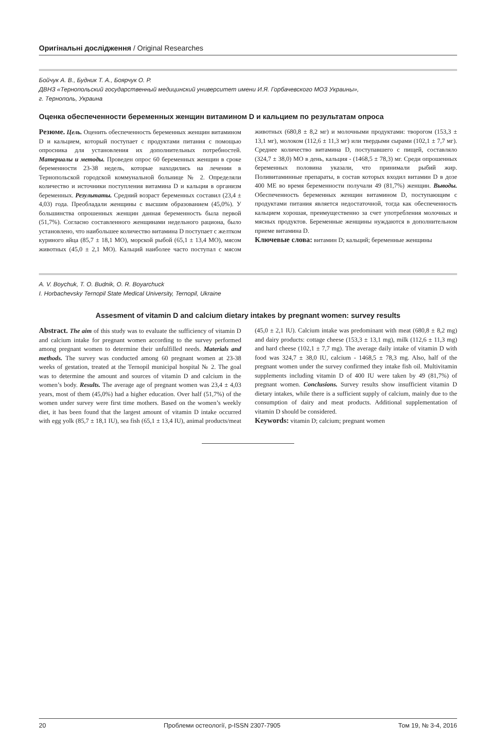Оригінальні дослідження / Original Researches
Бойчук А. В., Будник Т. А., Боярчук О. Р.
ДВНЗ «Тернопольский государственный медицинский университет имени И.Я. Горбачевского МОЗ Украины»,
г. Тернополь, Украина
Оценка обеспеченности беременных женщин витамином D и кальцием по результатам опроса
Резюме. Цель. Оценить обеспеченность беременных женщин витамином D и кальцием, который поступает с продуктами питания с помощью опросника для установления их дополнительных потребностей. Материалы и методы. Проведен опрос 60 беременных женщин в сроке беременности 23-38 недель, которые находились на лечении в Тернопольской городской коммунальной больнице № 2. Определяли количество и источники поступления витамина D и кальция в организм беременных. Результаты. Средний возраст беременных составил (23,4 ± 4,03) года. Преобладали женщины с высшим образованием (45,0%). У большинства опрошенных женщин данная беременность была первой (51,7%). Согласно составленного женщинами недельного рациона, было установлено, что наибольшее количество витамина D поступает с желтком куриного яйца (85,7 ± 18,1 МО), морской рыбой (65,1 ± 13,4 МО), мясом животных (45,0 ± 2,1 МО). Кальций наиболее часто поступал с мясом животных (680,8 ± 8,2 мг) и молочными продуктами: творогом (153,3 ± 13,1 мг), молоком (112,6 ± 11,3 мг) или твердыми сырами (102,1 ± 7,7 мг). Среднее количество витамина D, поступавшего с пищей, составляло (324,7 ± 38,0) МО в день, кальция - (1468,5 ± 78,3) мг. Среди опрошенных беременных половина указали, что принимали рыбий жир. Поливитаминные препараты, в состав которых входил витамин D в дозе 400 МЕ во время беременности получали 49 (81,7%) женщин. Выводы. Обеспеченность беременных женщин витамином D, поступающим с продуктами питания является недостаточной, тогда как обеспеченность кальцием хорошая, преимущественно за счет употребления молочных и мясных продуктов. Беременные женщины нуждаются в дополнительном приеме витамина D.
Ключевые слова: витамин D; кальций; беременные женщины
A. V. Boychuk, T. O. Budnik, O. R. Boyarchuck
I. Horbachevsky Ternopil State Medical University, Ternopil, Ukraine
Assesment of vitamin D and calcium dietary intakes by pregnant women: survey results
Abstract. The aim of this study was to evaluate the sufficiency of vitamin D and calcium intake for pregnant women according to the survey performed among pregnant women to determine their unfulfilled needs. Materials and methods. The survey was conducted among 60 pregnant women at 23-38 weeks of gestation, treated at the Ternopil municipal hospital № 2. The goal was to determine the amount and sources of vitamin D and calcium in the women’s body. Results. The average age of pregnant women was 23,4 ± 4,03 years, most of them (45,0%) had a higher education. Over half (51,7%) of the women under survey were first time mothers. Based on the women’s weekly diet, it has been found that the largest amount of vitamin D intake occurred with egg yolk (85,7 ± 18,1 IU), sea fish (65,1 ± 13,4 IU), animal products/meat (45,0 ± 2,1 IU). Calcium intake was predominant with meat (680,8 ± 8,2 mg) and dairy products: cottage cheese (153,3 ± 13,1 mg), milk (112,6 ± 11,3 mg) and hard cheese (102,1 ± 7,7 mg). The average daily intake of vitamin D with food was 324,7 ± 38,0 IU, calcium - 1468,5 ± 78,3 mg. Also, half of the pregnant women under the survey confirmed they intake fish oil. Multivitamin supplements including vitamin D of 400 IU were taken by 49 (81,7%) of pregnant women. Conclusions. Survey results show insufficient vitamin D dietary intakes, while there is a sufficient supply of calcium, mainly due to the consumption of dairy and meat products. Additional supplementation of vitamin D should be considered.
Keywords: vitamin D; calcium; pregnant women
20 Проблеми остеології, p-ISSN 2307-7905 Том 19, № 3-4, 2016